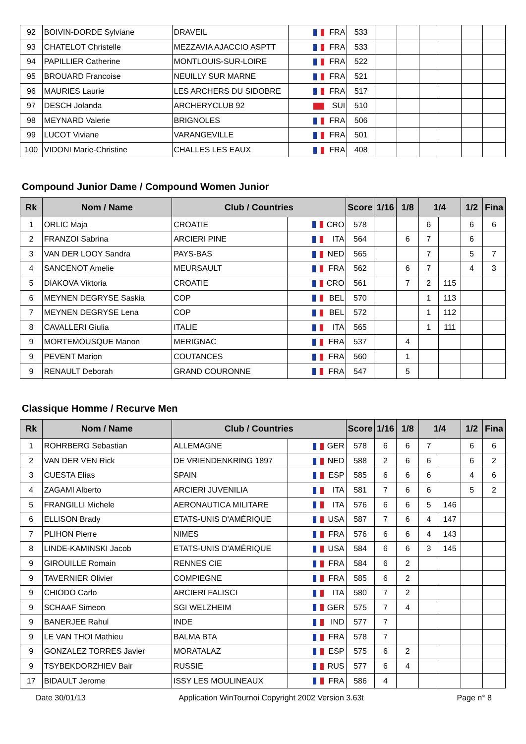| 92 | BOIVIN-DORDE Sylviane | DRAVEIL | | FRA | 533 | | | | | | |
| 93 | CHATELOT Christelle | MEZZAVIA AJACCIO ASPTT | | FRA | 533 | | | | | | |
| 94 | PAPILLIER Catherine | MONTLOUIS-SUR-LOIRE | | FRA | 522 | | | | | | |
| 95 | BROUARD Francoise | NEUILLY SUR MARNE | | FRA | 521 | | | | | | |
| 96 | MAURIES Laurie | LES ARCHERS DU SIDOBRE | | FRA | 517 | | | | | | |
| 97 | DESCH Jolanda | ARCHERYCLUB 92 | | SUI | 510 | | | | | | |
| 98 | MEYNARD Valerie | BRIGNOLES | | FRA | 506 | | | | | | |
| 99 | LUCOT Viviane | VARANGEVILLE | | FRA | 501 | | | | | | |
| 100 | VIDONI Marie-Christine | CHALLES LES EAUX | | FRA | 408 | | | | | | |
Compound Junior Dame / Compound Women Junior
| Rk | Nom / Name | Club / Countries | | | Score | 1/16 | 1/8 | 1/4 | | 1/2 | Fina |
| --- | --- | --- | --- | --- | --- | --- | --- | --- | --- | --- | --- |
| 1 | ORLIC Maja | CROATIE | | CRO | 578 | | | 6 | | 6 | 6 |
| 2 | FRANZOI Sabrina | ARCIERI PINE | | ITA | 564 | | 6 | 7 | | 6 | |
| 3 | VAN DER LOOY Sandra | PAYS-BAS | | NED | 565 | | | 7 | | 5 | 7 |
| 4 | SANCENOT Amelie | MEURSAULT | | FRA | 562 | | 6 | 7 | | 4 | 3 |
| 5 | DIAKOVA Viktoria | CROATIE | | CRO | 561 | | 7 | 2 | 115 | | |
| 6 | MEYNEN DEGRYSE Saskia | COP | | BEL | 570 | | | 1 | 113 | | |
| 7 | MEYNEN DEGRYSE Lena | COP | | BEL | 572 | | | 1 | 112 | | |
| 8 | CAVALLERI Giulia | ITALIE | | ITA | 565 | | | 1 | 111 | | |
| 9 | MORTEMOUSQUE Manon | MERIGNAC | | FRA | 537 | | 4 | | | | |
| 9 | PEVENT Marion | COUTANCES | | FRA | 560 | | 1 | | | | |
| 9 | RENAULT Deborah | GRAND COURONNE | | FRA | 547 | | 5 | | | | |
Classique Homme / Recurve Men
| Rk | Nom / Name | Club / Countries | | | Score | 1/16 | 1/8 | 1/4 | | 1/2 | Fina |
| --- | --- | --- | --- | --- | --- | --- | --- | --- | --- | --- | --- |
| 1 | ROHRBERG Sebastian | ALLEMAGNE | | GER | 578 | 6 | 6 | 7 | | 6 | 6 |
| 2 | VAN DER VEN Rick | DE VRIENDENKRING 1897 | | NED | 588 | 2 | 6 | 6 | | 6 | 2 |
| 3 | CUESTA Elías | SPAIN | | ESP | 585 | 6 | 6 | 6 | | 4 | 6 |
| 4 | ZAGAMI Alberto | ARCIERI JUVENILIA | | ITA | 581 | 7 | 6 | 6 | | 5 | 2 |
| 5 | FRANGILLI Michele | AERONAUTICA MILITARE | | ITA | 576 | 6 | 6 | 5 | 146 | | |
| 6 | ELLISON Brady | ETATS-UNIS D'AMÉRIQUE | | USA | 587 | 7 | 6 | 4 | 147 | | |
| 7 | PLIHON Pierre | NIMES | | FRA | 576 | 6 | 6 | 4 | 143 | | |
| 8 | LINDE-KAMINSKI Jacob | ETATS-UNIS D'AMÉRIQUE | | USA | 584 | 6 | 6 | 3 | 145 | | |
| 9 | GIROUILLE Romain | RENNES CIE | | FRA | 584 | 6 | 2 | | | | |
| 9 | TAVERNIER Olivier | COMPIEGNE | | FRA | 585 | 6 | 2 | | | | |
| 9 | CHIODO Carlo | ARCIERI FALISCI | | ITA | 580 | 7 | 2 | | | | |
| 9 | SCHAAF Simeon | SGI WELZHEIM | | GER | 575 | 7 | 4 | | | | |
| 9 | BANERJEE Rahul | INDE | | IND | 577 | 7 | | | | | |
| 9 | LE VAN THOI Mathieu | BALMA BTA | | FRA | 578 | 7 | | | | | |
| 9 | GONZALEZ TORRES Javier | MORATALAZ | | ESP | 575 | 6 | 2 | | | | |
| 9 | TSYBEKDORZHIEV Bair | RUSSIE | | RUS | 577 | 6 | 4 | | | | |
| 17 | BIDAULT Jerome | ISSY LES MOULINEAUX | | FRA | 586 | 4 | | | | | |
Date 30/01/13 Application WinTournoi Copyright 2002 Version 3.63t Page n° 8